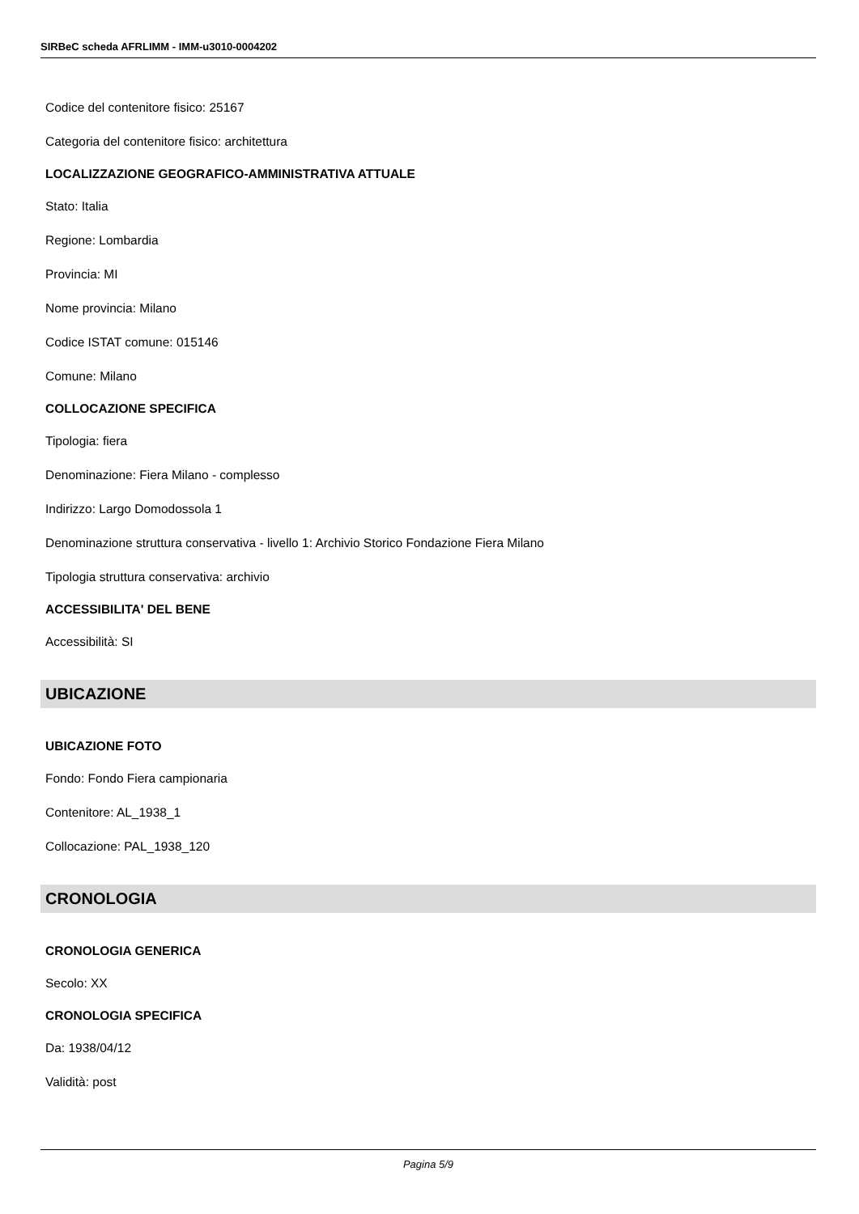SIRBeC scheda AFRLIMM - IMM-u3010-0004202
Codice del contenitore fisico: 25167
Categoria del contenitore fisico: architettura
LOCALIZZAZIONE GEOGRAFICO-AMMINISTRATIVA ATTUALE
Stato: Italia
Regione: Lombardia
Provincia: MI
Nome provincia: Milano
Codice ISTAT comune: 015146
Comune: Milano
COLLOCAZIONE SPECIFICA
Tipologia: fiera
Denominazione: Fiera Milano - complesso
Indirizzo: Largo Domodossola 1
Denominazione struttura conservativa - livello 1: Archivio Storico Fondazione Fiera Milano
Tipologia struttura conservativa: archivio
ACCESSIBILITA' DEL BENE
Accessibilità: SI
UBICAZIONE
UBICAZIONE FOTO
Fondo: Fondo Fiera campionaria
Contenitore: AL_1938_1
Collocazione: PAL_1938_120
CRONOLOGIA
CRONOLOGIA GENERICA
Secolo: XX
CRONOLOGIA SPECIFICA
Da: 1938/04/12
Validità: post
Pagina 5/9